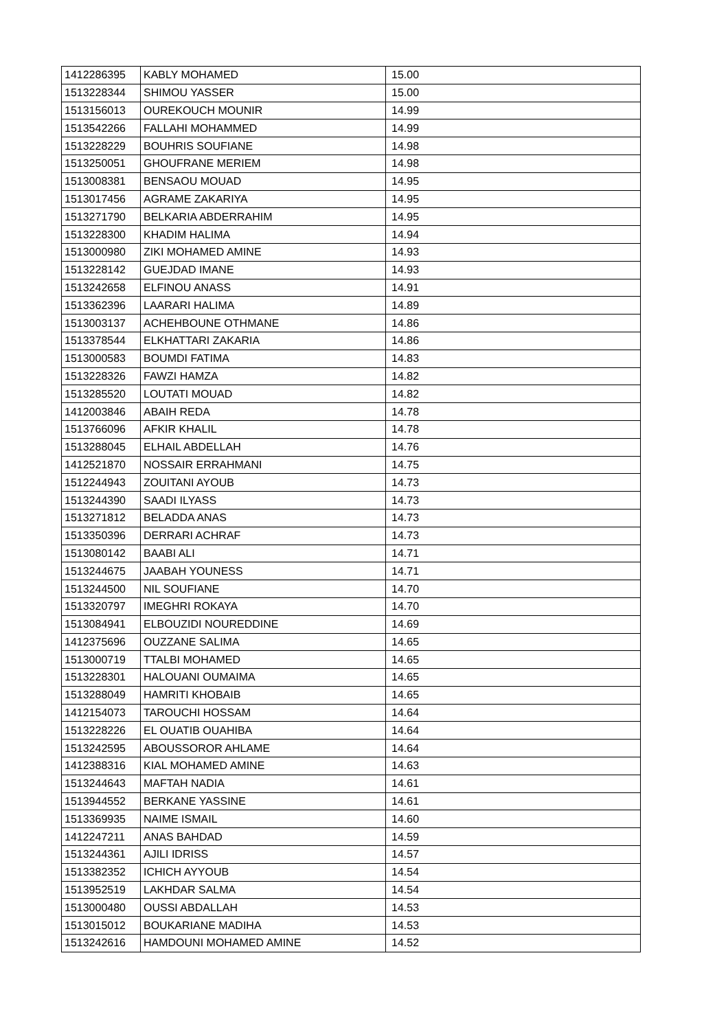| 1412286395 | KABLY MOHAMED | 15.00 |
| 1513228344 | SHIMOU YASSER | 15.00 |
| 1513156013 | OUREKOUCH MOUNIR | 14.99 |
| 1513542266 | FALLAHI MOHAMMED | 14.99 |
| 1513228229 | BOUHRIS SOUFIANE | 14.98 |
| 1513250051 | GHOUFRANE MERIEM | 14.98 |
| 1513008381 | BENSAOU MOUAD | 14.95 |
| 1513017456 | AGRAME ZAKARIYA | 14.95 |
| 1513271790 | BELKARIA ABDERRAHIM | 14.95 |
| 1513228300 | KHADIM HALIMA | 14.94 |
| 1513000980 | ZIKI MOHAMED AMINE | 14.93 |
| 1513228142 | GUEJDAD IMANE | 14.93 |
| 1513242658 | ELFINOU ANASS | 14.91 |
| 1513362396 | LAARARI HALIMA | 14.89 |
| 1513003137 | ACHEHBOUNE OTHMANE | 14.86 |
| 1513378544 | ELKHATTARI ZAKARIA | 14.86 |
| 1513000583 | BOUMDI FATIMA | 14.83 |
| 1513228326 | FAWZI HAMZA | 14.82 |
| 1513285520 | LOUTATI MOUAD | 14.82 |
| 1412003846 | ABAIH REDA | 14.78 |
| 1513766096 | AFKIR KHALIL | 14.78 |
| 1513288045 | ELHAIL ABDELLAH | 14.76 |
| 1412521870 | NOSSAIR ERRAHMANI | 14.75 |
| 1512244943 | ZOUITANI AYOUB | 14.73 |
| 1513244390 | SAADI ILYASS | 14.73 |
| 1513271812 | BELADDA ANAS | 14.73 |
| 1513350396 | DERRARI ACHRAF | 14.73 |
| 1513080142 | BAABI ALI | 14.71 |
| 1513244675 | JAABAH YOUNESS | 14.71 |
| 1513244500 | NIL SOUFIANE | 14.70 |
| 1513320797 | IMEGHRI ROKAYA | 14.70 |
| 1513084941 | ELBOUZIDI NOUREDDINE | 14.69 |
| 1412375696 | OUZZANE SALIMA | 14.65 |
| 1513000719 | TTALBI MOHAMED | 14.65 |
| 1513228301 | HALOUANI OUMAIMA | 14.65 |
| 1513288049 | HAMRITI KHOBAIB | 14.65 |
| 1412154073 | TAROUCHI HOSSAM | 14.64 |
| 1513228226 | EL OUATIB OUAHIBA | 14.64 |
| 1513242595 | ABOUSSOROR AHLAME | 14.64 |
| 1412388316 | KIAL MOHAMED AMINE | 14.63 |
| 1513244643 | MAFTAH NADIA | 14.61 |
| 1513944552 | BERKANE YASSINE | 14.61 |
| 1513369935 | NAIME ISMAIL | 14.60 |
| 1412247211 | ANAS BAHDAD | 14.59 |
| 1513244361 | AJILI IDRISS | 14.57 |
| 1513382352 | ICHICH AYYOUB | 14.54 |
| 1513952519 | LAKHDAR SALMA | 14.54 |
| 1513000480 | OUSSI ABDALLAH | 14.53 |
| 1513015012 | BOUKARIANE MADIHA | 14.53 |
| 1513242616 | HAMDOUNI MOHAMED AMINE | 14.52 |